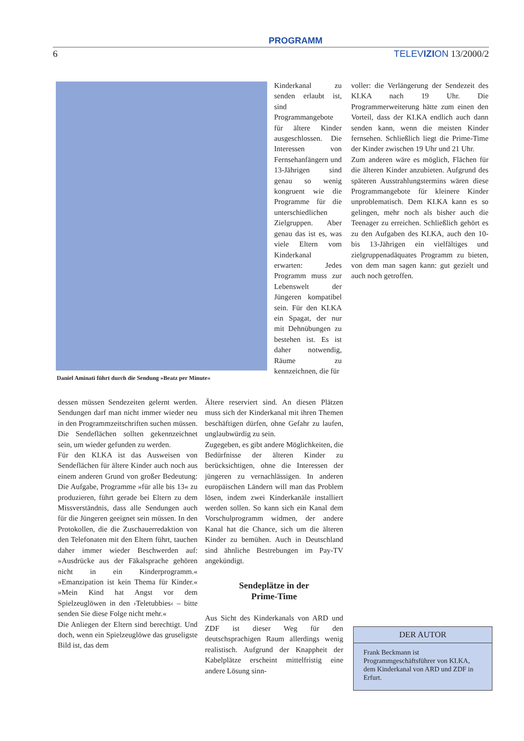PROGRAMM
6 TELEVIZION 13/2000/2
Daniel Aminati führt durch die Sendung »Beatz per Minute«
Kinderkanal zu senden erlaubt ist, sind Programmangebote für ältere Kinder ausgeschlossen. Die Interessen von Fernsehanfängern und 13-Jährigen sind genau so wenig kongruent wie die Programme für die unterschiedlichen Zielgruppen. Aber genau das ist es, was viele Eltern vom Kinderkanal erwarten: Jedes Programm muss zur Lebenswelt der Jüngeren kompatibel sein. Für den KI.KA ein Spagat, der nur mit Dehnübungen zu bestehen ist. Es ist daher notwendig, Räume zu kennzeichnen, die für
dessen müssen Sendezeiten gelernt werden. Sendungen darf man nicht immer wieder neu in den Programmzeitschriften suchen müssen. Die Sendeflächen sollten gekennzeichnet sein, um wieder gefunden zu werden.
Für den KI.KA ist das Ausweisen von Sendeflächen für ältere Kinder auch noch aus einem anderen Grund von großer Bedeutung: Die Aufgabe, Programme »für alle bis 13« zu produzieren, führt gerade bei Eltern zu dem Missverständnis, dass alle Sendungen auch für die Jüngeren geeignet sein müssen. In den Protokollen, die die Zuschauerredaktion von den Telefonaten mit den Eltern führt, tauchen daher immer wieder Beschwerden auf: »Ausdrücke aus der Fäkalsprache gehören nicht in ein Kinderprogramm.« »Emanzipation ist kein Thema für Kinder.« »Mein Kind hat Angst vor dem Spielzeuglöwen in den ›Teletubbies‹ – bitte senden Sie diese Folge nicht mehr.«
Die Anliegen der Eltern sind berechtigt. Und doch, wenn ein Spielzeuglöwe das gruseligste Bild ist, das dem
Ältere reserviert sind. An diesen Plätzen muss sich der Kinderkanal mit ihren Themen beschäftigen dürfen, ohne Gefahr zu laufen, unglaubwürdig zu sein.
Zugegeben, es gibt andere Möglichkeiten, die Bedürfnisse der älteren Kinder zu berücksichtigen, ohne die Interessen der jüngeren zu vernachlässigen. In anderen europäischen Ländern will man das Problem lösen, indem zwei Kinderkanäle installiert werden sollen. So kann sich ein Kanal dem Vorschulprogramm widmen, der andere Kanal hat die Chance, sich um die älteren Kinder zu bemühen. Auch in Deutschland sind ähnliche Bestrebungen im Pay-TV angekündigt.
Sendeplätze in der
Prime-Time
Aus Sicht des Kinderkanals von ARD und ZDF ist dieser Weg für den deutschsprachigen Raum allerdings wenig realistisch. Aufgrund der Knappheit der Kabelplätze erscheint mittelfristig eine andere Lösung sinn-
voller: die Verlängerung der Sendezeit des KI.KA nach 19 Uhr. Die Programmerweiterung hätte zum einen den Vorteil, dass der KI.KA endlich auch dann senden kann, wenn die meisten Kinder fernsehen. Schließlich liegt die Prime-Time der Kinder zwischen 19 Uhr und 21 Uhr.
Zum anderen wäre es möglich, Flächen für die älteren Kinder anzubieten. Aufgrund des späteren Ausstrahlungstermins wären diese Programmangebote für kleinere Kinder unproblematisch. Dem KI.KA kann es so gelingen, mehr noch als bisher auch die Teenager zu erreichen. Schließlich gehört es zu den Aufgaben des KI.KA, auch den 10- bis 13-Jährigen ein vielfältiges und zielgruppenadäquates Programm zu bieten, von dem man sagen kann: gut gezielt und auch noch getroffen.
DER AUTOR
Frank Beckmann ist Programmgeschäftsführer von KI.KA, dem Kinderkanal von ARD und ZDF in Erfurt.